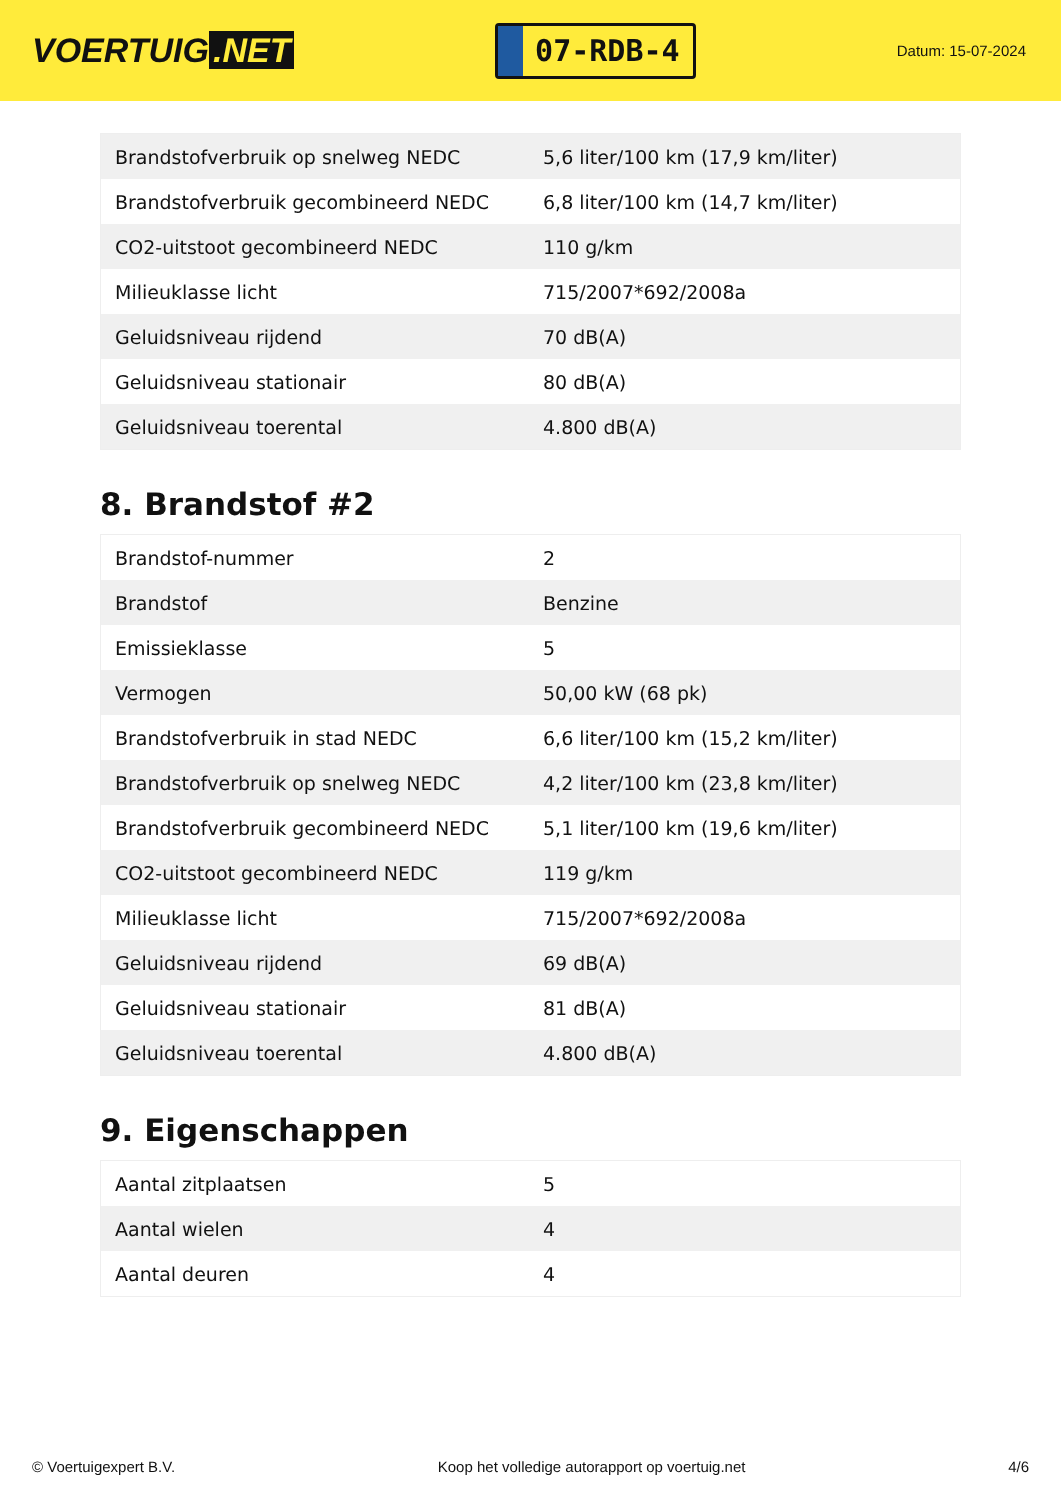VOERTUIG.NET
07-RDB-4
Datum: 15-07-2024
| Brandstofverbruik op snelweg NEDC | 5,6 liter/100 km (17,9 km/liter) |
| Brandstofverbruik gecombineerd NEDC | 6,8 liter/100 km (14,7 km/liter) |
| CO2-uitstoot gecombineerd NEDC | 110 g/km |
| Milieuklasse licht | 715/2007*692/2008a |
| Geluidsniveau rijdend | 70 dB(A) |
| Geluidsniveau stationair | 80 dB(A) |
| Geluidsniveau toerental | 4.800 dB(A) |
8. Brandstof #2
| Brandstof-nummer | 2 |
| Brandstof | Benzine |
| Emissieklasse | 5 |
| Vermogen | 50,00 kW (68 pk) |
| Brandstofverbruik in stad NEDC | 6,6 liter/100 km (15,2 km/liter) |
| Brandstofverbruik op snelweg NEDC | 4,2 liter/100 km (23,8 km/liter) |
| Brandstofverbruik gecombineerd NEDC | 5,1 liter/100 km (19,6 km/liter) |
| CO2-uitstoot gecombineerd NEDC | 119 g/km |
| Milieuklasse licht | 715/2007*692/2008a |
| Geluidsniveau rijdend | 69 dB(A) |
| Geluidsniveau stationair | 81 dB(A) |
| Geluidsniveau toerental | 4.800 dB(A) |
9. Eigenschappen
| Aantal zitplaatsen | 5 |
| Aantal wielen | 4 |
| Aantal deuren | 4 |
© Voertuigexpert B.V. Koop het volledige autorapport op voertuig.net 4/6